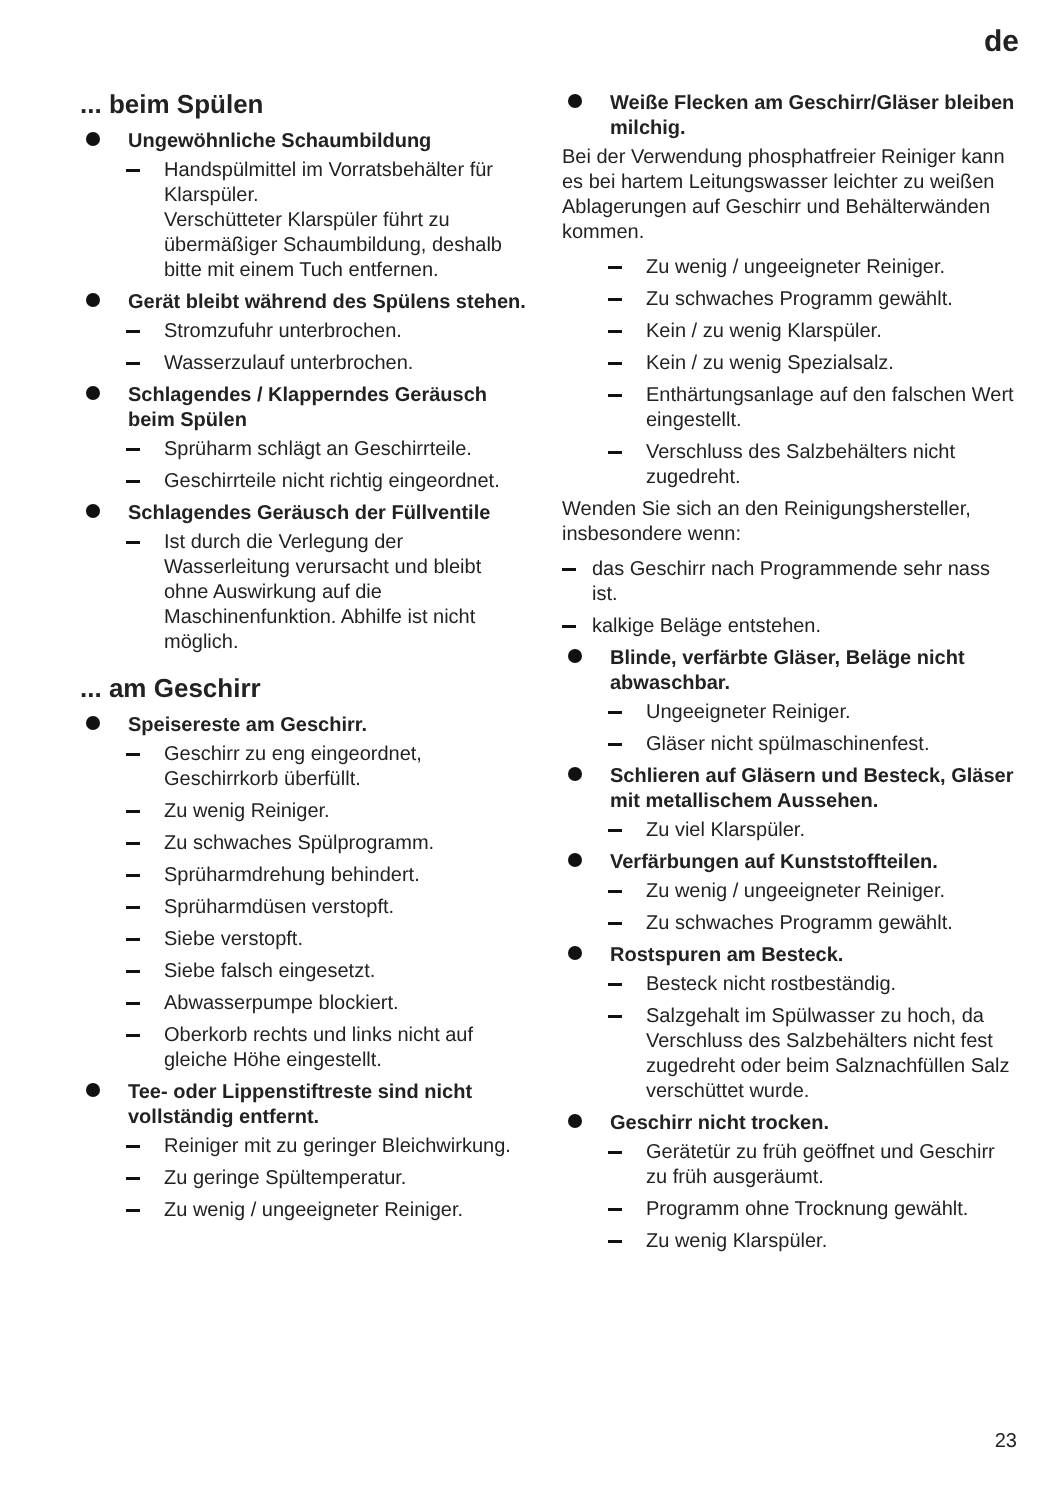de
... beim Spülen
Ungewöhnliche Schaumbildung
Handspülmittel im Vorratsbehälter für Klarspüler.
Verschütteter Klarspüler führt zu übermäßiger Schaumbildung, deshalb bitte mit einem Tuch entfernen.
Gerät bleibt während des Spülens stehen.
Stromzufuhr unterbrochen.
Wasserzulauf unterbrochen.
Schlagendes / Klapperndes Geräusch beim Spülen
Sprüharm schlägt an Geschirrteile.
Geschirrteile nicht richtig eingeordnet.
Schlagendes Geräusch der Füllventile
Ist durch die Verlegung der Wasserleitung verursacht und bleibt ohne Auswirkung auf die Maschinenfunktion. Abhilfe ist nicht möglich.
... am Geschirr
Speisereste am Geschirr.
Geschirr zu eng eingeordnet, Geschirrkorb überfüllt.
Zu wenig Reiniger.
Zu schwaches Spülprogramm.
Sprüharmdrehung behindert.
Sprüharmdüsen verstopft.
Siebe verstopft.
Siebe falsch eingesetzt.
Abwasserpumpe blockiert.
Oberkorb rechts und links nicht auf gleiche Höhe eingestellt.
Tee- oder Lippenstiftreste sind nicht vollständig entfernt.
Reiniger mit zu geringer Bleichwirkung.
Zu geringe Spültemperatur.
Zu wenig / ungeeigneter Reiniger.
Weiße Flecken am Geschirr/Gläser bleiben milchig.
Bei der Verwendung phosphatfreier Reiniger kann es bei hartem Leitungswasser leichter zu weißen Ablagerungen auf Geschirr und Behälterwänden kommen.
Zu wenig / ungeeigneter Reiniger.
Zu schwaches Programm gewählt.
Kein / zu wenig Klarspüler.
Kein / zu wenig Spezialsalz.
Enthärtungsanlage auf den falschen Wert eingestellt.
Verschluss des Salzbehälters nicht zugedreht.
Wenden Sie sich an den Reinigungshersteller, insbesondere wenn:
das Geschirr nach Programmende sehr nass ist.
kalkige Beläge entstehen.
Blinde, verfärbte Gläser, Beläge nicht abwaschbar.
Ungeeigneter Reiniger.
Gläser nicht spülmaschinenfest.
Schlieren auf Gläsern und Besteck, Gläser mit metallischem Aussehen.
Zu viel Klarspüler.
Verfärbungen auf Kunststoffteilen.
Zu wenig / ungeeigneter Reiniger.
Zu schwaches Programm gewählt.
Rostspuren am Besteck.
Besteck nicht rostbeständig.
Salzgehalt im Spülwasser zu hoch, da Verschluss des Salzbehälters nicht fest zugedreht oder beim Salznachfüllen Salz verschüttet wurde.
Geschirr nicht trocken.
Gerätetür zu früh geöffnet und Geschirr zu früh ausgeräumt.
Programm ohne Trocknung gewählt.
Zu wenig Klarspüler.
23